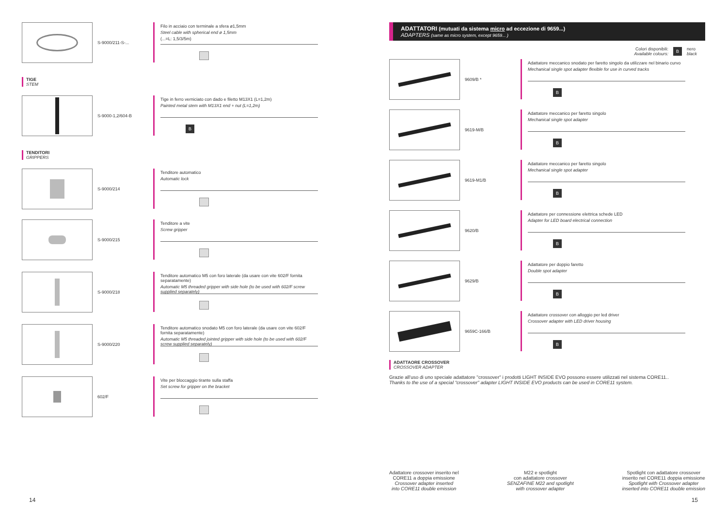S-9000/211-S-...
Filo in acciaio con terminale a sfera ø1,5mm
Steel cable with spherical end ø 1,5mm
(...=L: 1,5/3/5m)
TIGE
STEM
S-9000-1,2/604-B
Tige in ferro verniciato con dado e filetto M13X1 (L=1,2m)
Painted metal stem with M13X1 end + nut (L=1,2m)
B
TENDITORI
GRIPPERS
S-9000/214
Tenditore automatico
Automatic lock
S-9000/215
Tenditore a vite
Screw gripper
S-9000/218
Tenditore automatico M5 con foro laterale (da usare con vite 602/F fornita separatamente)
Automatic M5 threaded gripper with side hole (to be used with 602/F screw supplied separately)
S-9000/220
Tenditore automatico snodato M5 con foro laterale (da usare con vite 602/F fornita separatamente)
Automatic M5 threaded jointed gripper with side hole (to be used with 602/F screw supplied separately)
602/F
Vite per bloccaggio tirante sulla staffa
Set screw for gripper on the bracket
14
ADATTATORI (mutuati da sistema micro ad eccezione di 9659...)
ADAPTERS (same as micro system, except 9659... )
Colori disponibili:
Available colours:
B
nero
black
9609/B *
Adattatore meccanico snodato per faretto singolo da utilizzare nel binario curvo
Mechanical single spot adapter flexible for use in curved tracks
B
9619-M/B
Adattatore meccanico per faretto singolo
Mechanical single spot adapter
B
9619-M1/B
Adattatore meccanico per faretto singolo
Mechanical single spot adapter
B
9620/B
Adattatore per connessione elettrica schede LED
Adapter for LED board electrical connection
B
9629/B
Adattatore per doppio faretto
Double spot adapter
B
9659C-166/B
Adattatore crossover con alloggio per led driver
Crossover adapter with LED driver housing
B
ADATTAORE CROSSOVER
CROSSOVER ADAPTER
Grazie all'uso di uno speciale adattatore "crossover" i prodotti LIGHT INSIDE EVO possono essere utilizzati nel sistema CORE11..
Thanks to the use of a special “crossover” adapter LIGHT INSIDE EVO products can be used in CORE11 system.
Adattatore crossover inserito nel
CORE11 a doppia emissione
Crossover adapter inserted
into CORE11 double emission
M22 e spotlight
con adattatore crossover
SENZAFINE M22 and spotlight
with crossover adapter
Spotlight con adattatore crossover
inserito nel CORE11 doppia emissione
Spotlight with Crossover adapter
inserted into CORE11 double emission
15